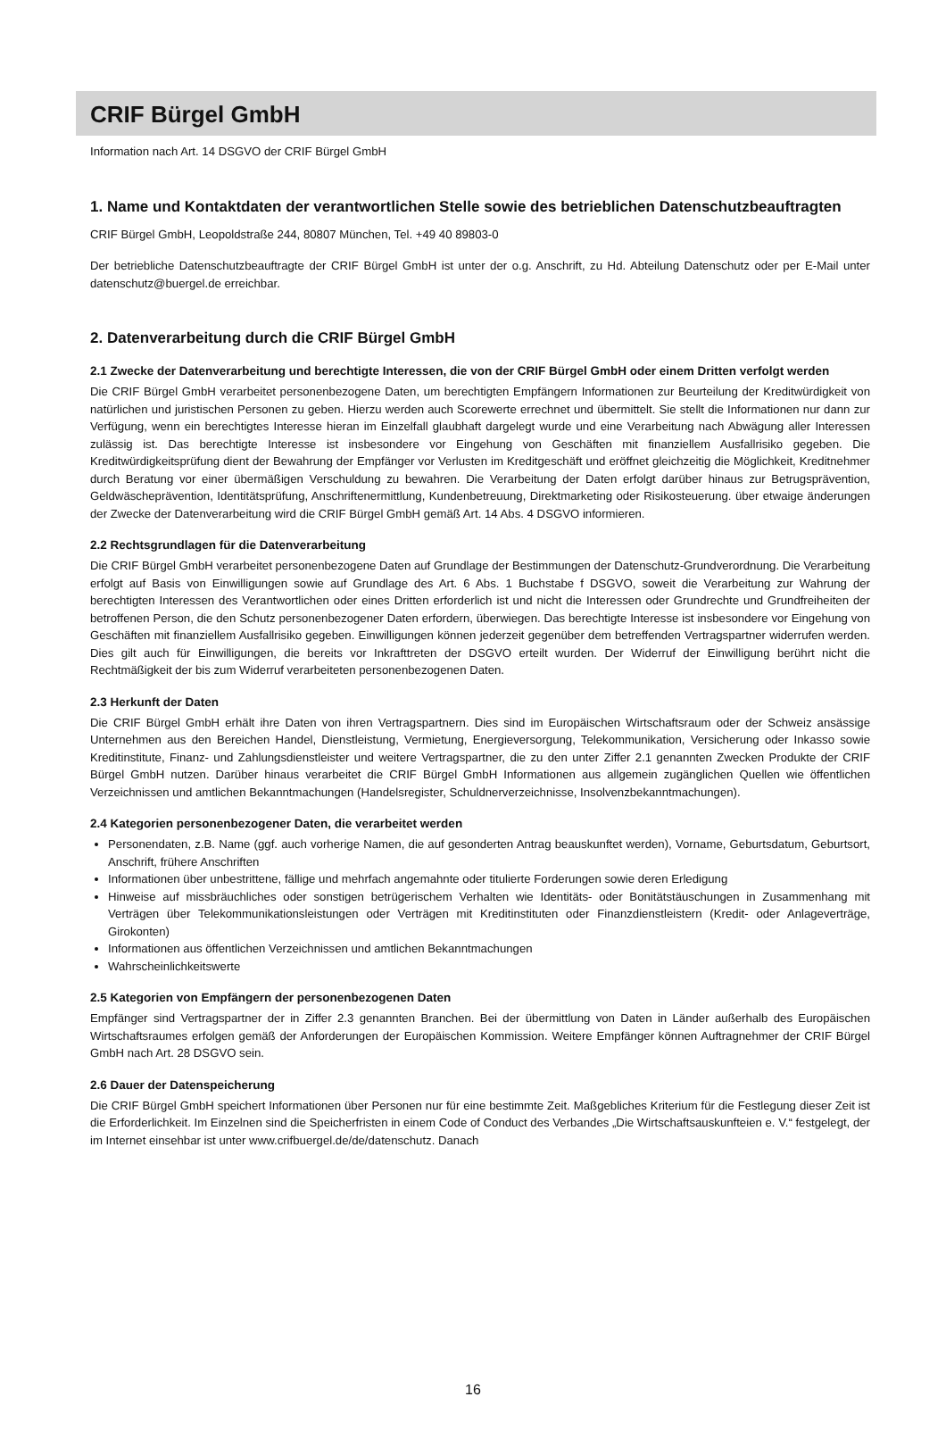CRIF Bürgel GmbH
Information nach Art. 14 DSGVO der CRIF Bürgel GmbH
1. Name und Kontaktdaten der verantwortlichen Stelle sowie des betrieblichen Datenschutzbeauftragten
CRIF Bürgel GmbH, Leopoldstraße 244, 80807 München, Tel. +49 40 89803-0
Der betriebliche Datenschutzbeauftragte der CRIF Bürgel GmbH ist unter der o.g. Anschrift, zu Hd. Abteilung Datenschutz oder per E-Mail unter datenschutz@buergel.de erreichbar.
2. Datenverarbeitung durch die CRIF Bürgel GmbH
2.1 Zwecke der Datenverarbeitung und berechtigte Interessen, die von der CRIF Bürgel GmbH oder einem Dritten verfolgt werden
Die CRIF Bürgel GmbH verarbeitet personenbezogene Daten, um berechtigten Empfängern Informationen zur Beurteilung der Kreditwürdigkeit von natürlichen und juristischen Personen zu geben. Hierzu werden auch Scorewerte errechnet und übermittelt. Sie stellt die Informationen nur dann zur Verfügung, wenn ein berechtigtes Interesse hieran im Einzelfall glaubhaft dargelegt wurde und eine Verarbeitung nach Abwägung aller Interessen zulässig ist. Das berechtigte Interesse ist insbesondere vor Eingehung von Geschäften mit finanziellem Ausfallrisiko gegeben. Die Kreditwürdigkeitsprüfung dient der Bewahrung der Empfänger vor Verlusten im Kreditgeschäft und eröffnet gleichzeitig die Möglichkeit, Kreditnehmer durch Beratung vor einer übermäßigen Verschuldung zu bewahren. Die Verarbeitung der Daten erfolgt darüber hinaus zur Betrugsprävention, Geldwäscheprävention, Identitätsprüfung, Anschriftenermittlung, Kundenbetreuung, Direktmarketing oder Risikosteuerung. über etwaige änderungen der Zwecke der Datenverarbeitung wird die CRIF Bürgel GmbH gemäß Art. 14 Abs. 4 DSGVO informieren.
2.2 Rechtsgrundlagen für die Datenverarbeitung
Die CRIF Bürgel GmbH verarbeitet personenbezogene Daten auf Grundlage der Bestimmungen der Datenschutz-Grundverordnung. Die Verarbeitung erfolgt auf Basis von Einwilligungen sowie auf Grundlage des Art. 6 Abs. 1 Buchstabe f DSGVO, soweit die Verarbeitung zur Wahrung der berechtigten Interessen des Verantwortlichen oder eines Dritten erforderlich ist und nicht die Interessen oder Grundrechte und Grundfreiheiten der betroffenen Person, die den Schutz personenbezogener Daten erfordern, überwiegen. Das berechtigte Interesse ist insbesondere vor Eingehung von Geschäften mit finanziellem Ausfallrisiko gegeben. Einwilligungen können jederzeit gegenüber dem betreffenden Vertragspartner widerrufen werden. Dies gilt auch für Einwilligungen, die bereits vor Inkrafttreten der DSGVO erteilt wurden. Der Widerruf der Einwilligung berührt nicht die Rechtmäßigkeit der bis zum Widerruf verarbeiteten personenbezogenen Daten.
2.3 Herkunft der Daten
Die CRIF Bürgel GmbH erhält ihre Daten von ihren Vertragspartnern. Dies sind im Europäischen Wirtschaftsraum oder der Schweiz ansässige Unternehmen aus den Bereichen Handel, Dienstleistung, Vermietung, Energieversorgung, Telekommunikation, Versicherung oder Inkasso sowie Kreditinstitute, Finanz- und Zahlungsdienstleister und weitere Vertragspartner, die zu den unter Ziffer 2.1 genannten Zwecken Produkte der CRIF Bürgel GmbH nutzen. Darüber hinaus verarbeitet die CRIF Bürgel GmbH Informationen aus allgemein zugänglichen Quellen wie öffentlichen Verzeichnissen und amtlichen Bekanntmachungen (Handelsregister, Schuldnerverzeichnisse, Insolvenzbekanntmachungen).
2.4 Kategorien personenbezogener Daten, die verarbeitet werden
Personendaten, z.B. Name (ggf. auch vorherige Namen, die auf gesonderten Antrag beauskunftet werden), Vorname, Geburtsdatum, Geburtsort, Anschrift, frühere Anschriften
Informationen über unbestrittene, fällige und mehrfach angemahnte oder titulierte Forderungen sowie deren Erledigung
Hinweise auf missbräuchliches oder sonstigen betrügerischem Verhalten wie Identitäts- oder Bonitätstäuschungen in Zusammenhang mit Verträgen über Telekommunikationsleistungen oder Verträgen mit Kreditinstituten oder Finanzdienstleistern (Kredit- oder Anlageverträge, Girokonten)
Informationen aus öffentlichen Verzeichnissen und amtlichen Bekanntmachungen
Wahrscheinlichkeitswerte
2.5 Kategorien von Empfängern der personenbezogenen Daten
Empfänger sind Vertragspartner der in Ziffer 2.3 genannten Branchen. Bei der übermittlung von Daten in Länder außerhalb des Europäischen Wirtschaftsraumes erfolgen gemäß der Anforderungen der Europäischen Kommission. Weitere Empfänger können Auftragnehmer der CRIF Bürgel GmbH nach Art. 28 DSGVO sein.
2.6 Dauer der Datenspeicherung
Die CRIF Bürgel GmbH speichert Informationen über Personen nur für eine bestimmte Zeit. Maßgebliches Kriterium für die Festlegung dieser Zeit ist die Erforderlichkeit. Im Einzelnen sind die Speicherfristen in einem Code of Conduct des Verbandes „Die Wirtschaftsauskunfteien e. V.“ festgelegt, der im Internet einsehbar ist unter www.crifbuergel.de/de/datenschutz. Danach
16